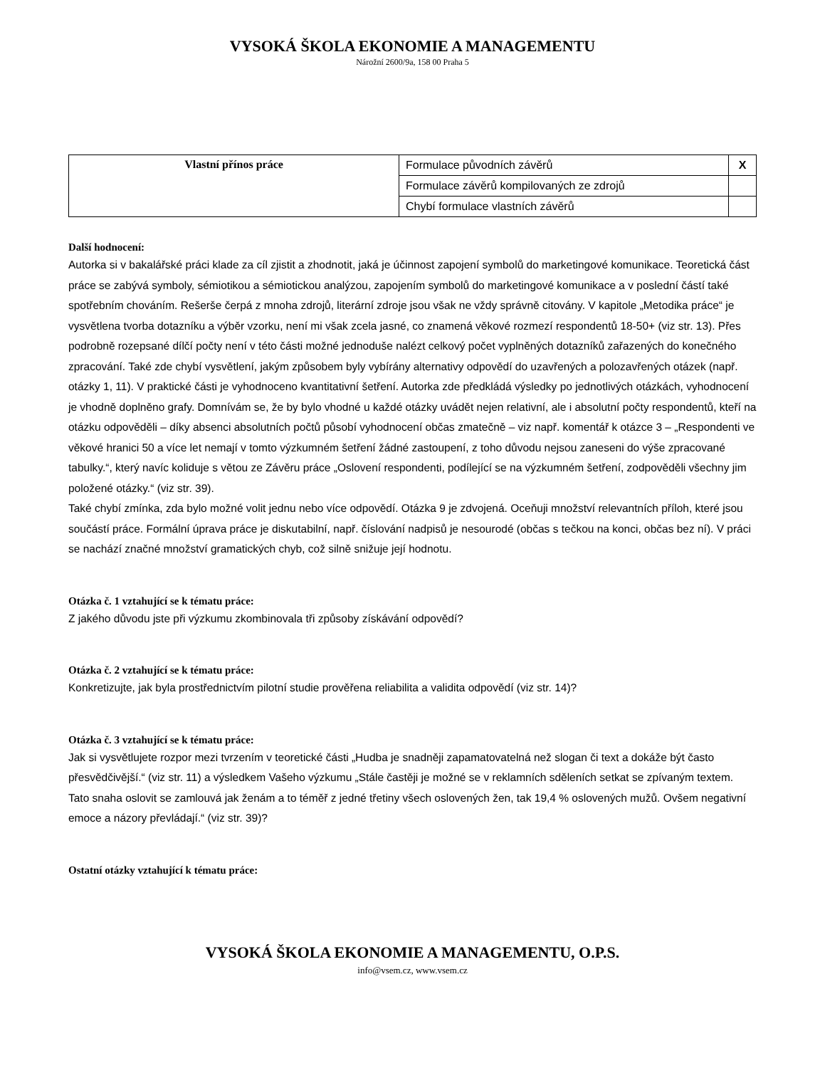VYSOKÁ ŠKOLA EKONOMIE A MANAGEMENTU
Nárožní 2600/9a, 158 00 Praha 5
| Vlastní přínos práce | Formulace původních závěrů | X |
| | Formulace závěrů kompilovaných ze zdrojů | |
| | Chybí formulace vlastních závěrů | |
Další hodnocení:
Autorka si v bakalářské práci klade za cíl zjistit a zhodnotit, jaká je účinnost zapojení symbolů do marketingové komunikace. Teoretická část práce se zabývá symboly, sémiotikou a sémiotickou analýzou, zapojením symbolů do marketingové komunikace a v poslední částí také spotřebním chováním. Rešerše čerpá z mnoha zdrojů, literární zdroje jsou však ne vždy správně citovány. V kapitole „Metodika práce“ je vysvětlena tvorba dotazníku a výběr vzorku, není mi však zcela jasné, co znamená věkové rozmezí respondentů 18-50+ (viz str. 13). Přes podrobně rozepsané dílčí počty není v této části možné jednoduše nalézt celkový počet vyplněných dotazníků zařazených do konečného zpracování. Také zde chybí vysvětlení, jakým způsobem byly vybírány alternativy odpovědí do uzavřených a polozavřených otázek (např. otázky 1, 11). V praktické části je vyhodnoceno kvantitativní šetření. Autorka zde předkládá výsledky po jednotlivých otázkách, vyhodnocení je vhodně doplněno grafy. Domnívám se, že by bylo vhodné u každé otázky uvádět nejen relativní, ale i absolutní počty respondentů, kteří na otázku odpověděli – díky absenci absolutních počtů působí vyhodnocení občas zmatečně – viz např. komentář k otázce 3 – „Respondenti ve věkové hranici 50 a více let nemají v tomto výzkumném šetření žádné zastoupení, z toho důvodu nejsou zaneseni do výše zpracované tabulky.“, který navíc koliduje s větou ze Závěru práce „Oslovení respondenti, podílející se na výzkumném šetření, zodpověděli všechny jim položené otázky.“ (viz str. 39).
Také chybí zmínka, zda bylo možné volit jednu nebo více odpovědí. Otázka 9 je zdvojená. Oceňuji množství relevantních příloh, které jsou součástí práce. Formální úprava práce je diskutabilní, např. číslování nadpisů je nesourodé (občas s tečkou na konci, občas bez ní). V práci se nachází značné množství gramatických chyb, což silně snižuje její hodnotu.
Otázka č. 1 vztahující se k tématu práce:
Z jakého důvodu jste při výzkumu zkombinovala tři způsoby získávání odpovědí?
Otázka č. 2 vztahující se k tématu práce:
Konkretizujte, jak byla prostřednictvím pilotní studie prověřena reliabilita a validita odpovědí (viz str. 14)?
Otázka č. 3 vztahující se k tématu práce:
Jak si vysvětlujete rozpor mezi tvrzením v teoretické části „Hudba je snadněji zapamatovatelná než slogan či text a dokáže být často přesvědčivější.“ (viz str. 11) a výsledkem Vašeho výzkumu „Stále častěji je možné se v reklamních sděleních setkat se zpívaným textem. Tato snaha oslovit se zamlouvá jak ženám a to téměř z jedné třetiny všech oslovených žen, tak 19,4 % oslovených mužů. Ovšem negativní emoce a názory převládají.“ (viz str. 39)?
Ostatní otázky vztahující k tématu práce:
VYSOKÁ ŠKOLA EKONOMIE A MANAGEMENTU, O.P.S.
info@vsem.cz, www.vsem.cz